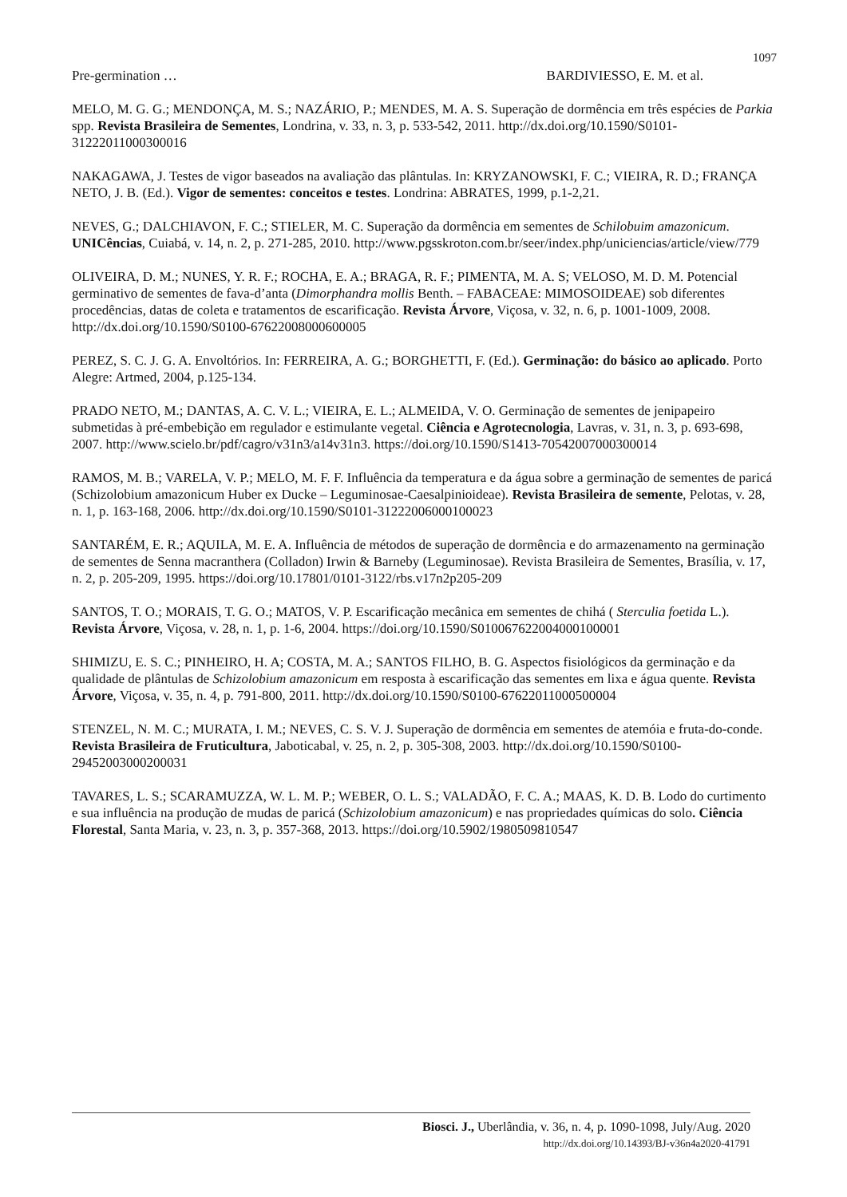1097
Pre-germination … BARDIVIESSO, E. M. et al.
MELO, M. G. G.; MENDONÇA, M. S.; NAZÁRIO, P.; MENDES, M. A. S. Superação de dormência em três espécies de Parkia spp. Revista Brasileira de Sementes, Londrina, v. 33, n. 3, p. 533-542, 2011. http://dx.doi.org/10.1590/S0101-31222011000300016
NAKAGAWA, J. Testes de vigor baseados na avaliação das plântulas. In: KRYZANOWSKI, F. C.; VIEIRA, R. D.; FRANÇA NETO, J. B. (Ed.). Vigor de sementes: conceitos e testes. Londrina: ABRATES, 1999, p.1-2,21.
NEVES, G.; DALCHIAVON, F. C.; STIELER, M. C. Superação da dormência em sementes de Schilobuim amazonicum. UNICências, Cuiabá, v. 14, n. 2, p. 271-285, 2010. http://www.pgsskroton.com.br/seer/index.php/uniciencias/article/view/779
OLIVEIRA, D. M.; NUNES, Y. R. F.; ROCHA, E. A.; BRAGA, R. F.; PIMENTA, M. A. S; VELOSO, M. D. M. Potencial germinativo de sementes de fava-d’anta (Dimorphandra mollis Benth. – FABACEAE: MIMOSOIDEAE) sob diferentes procedências, datas de coleta e tratamentos de escarificação. Revista Árvore, Viçosa, v. 32, n. 6, p. 1001-1009, 2008. http://dx.doi.org/10.1590/S0100-67622008000600005
PEREZ, S. C. J. G. A. Envoltórios. In: FERREIRA, A. G.; BORGHETTI, F. (Ed.). Germinação: do básico ao aplicado. Porto Alegre: Artmed, 2004, p.125-134.
PRADO NETO, M.; DANTAS, A. C. V. L.; VIEIRA, E. L.; ALMEIDA, V. O. Germinação de sementes de jenipapeiro submetidas à pré-embebição em regulador e estimulante vegetal. Ciência e Agrotecnologia, Lavras, v. 31, n. 3, p. 693-698, 2007. http://www.scielo.br/pdf/cagro/v31n3/a14v31n3. https://doi.org/10.1590/S1413-70542007000300014
RAMOS, M. B.; VARELA, V. P.; MELO, M. F. F. Influência da temperatura e da água sobre a germinação de sementes de paricá (Schizolobium amazonicum Huber ex Ducke – Leguminosae-Caesalpinioideae). Revista Brasileira de semente, Pelotas, v. 28, n. 1, p. 163-168, 2006. http://dx.doi.org/10.1590/S0101-31222006000100023
SANTARÉM, E. R.; AQUILA, M. E. A. Influência de métodos de superação de dormência e do armazenamento na germinação de sementes de Senna macranthera (Colladon) Irwin & Barneby (Leguminosae). Revista Brasileira de Sementes, Brasília, v. 17, n. 2, p. 205-209, 1995. https://doi.org/10.17801/0101-3122/rbs.v17n2p205-209
SANTOS, T. O.; MORAIS, T. G. O.; MATOS, V. P. Escarificação mecânica em sementes de chihá ( Sterculia foetida L.). Revista Árvore, Viçosa, v. 28, n. 1, p. 1-6, 2004. https://doi.org/10.1590/S010067622004000100001
SHIMIZU, E. S. C.; PINHEIRO, H. A; COSTA, M. A.; SANTOS FILHO, B. G. Aspectos fisiológicos da germinação e da qualidade de plântulas de Schizolobium amazonicum em resposta à escarificação das sementes em lixa e água quente. Revista Árvore, Viçosa, v. 35, n. 4, p. 791-800, 2011. http://dx.doi.org/10.1590/S0100-67622011000500004
STENZEL, N. M. C.; MURATA, I. M.; NEVES, C. S. V. J. Superação de dormência em sementes de atemóia e fruta-do-conde. Revista Brasileira de Fruticultura, Jaboticabal, v. 25, n. 2, p. 305-308, 2003. http://dx.doi.org/10.1590/S0100-29452003000200031
TAVARES, L. S.; SCARAMUZZA, W. L. M. P.; WEBER, O. L. S.; VALADÃO, F. C. A.; MAAS, K. D. B. Lodo do curtimento e sua influência na produção de mudas de paricá (Schizolobium amazonicum) e nas propriedades químicas do solo. Ciência Florestal, Santa Maria, v. 23, n. 3, p. 357-368, 2013. https://doi.org/10.5902/1980509810547
Biosci. J., Uberlândia, v. 36, n. 4, p. 1090-1098, July/Aug. 2020
http://dx.doi.org/10.14393/BJ-v36n4a2020-41791